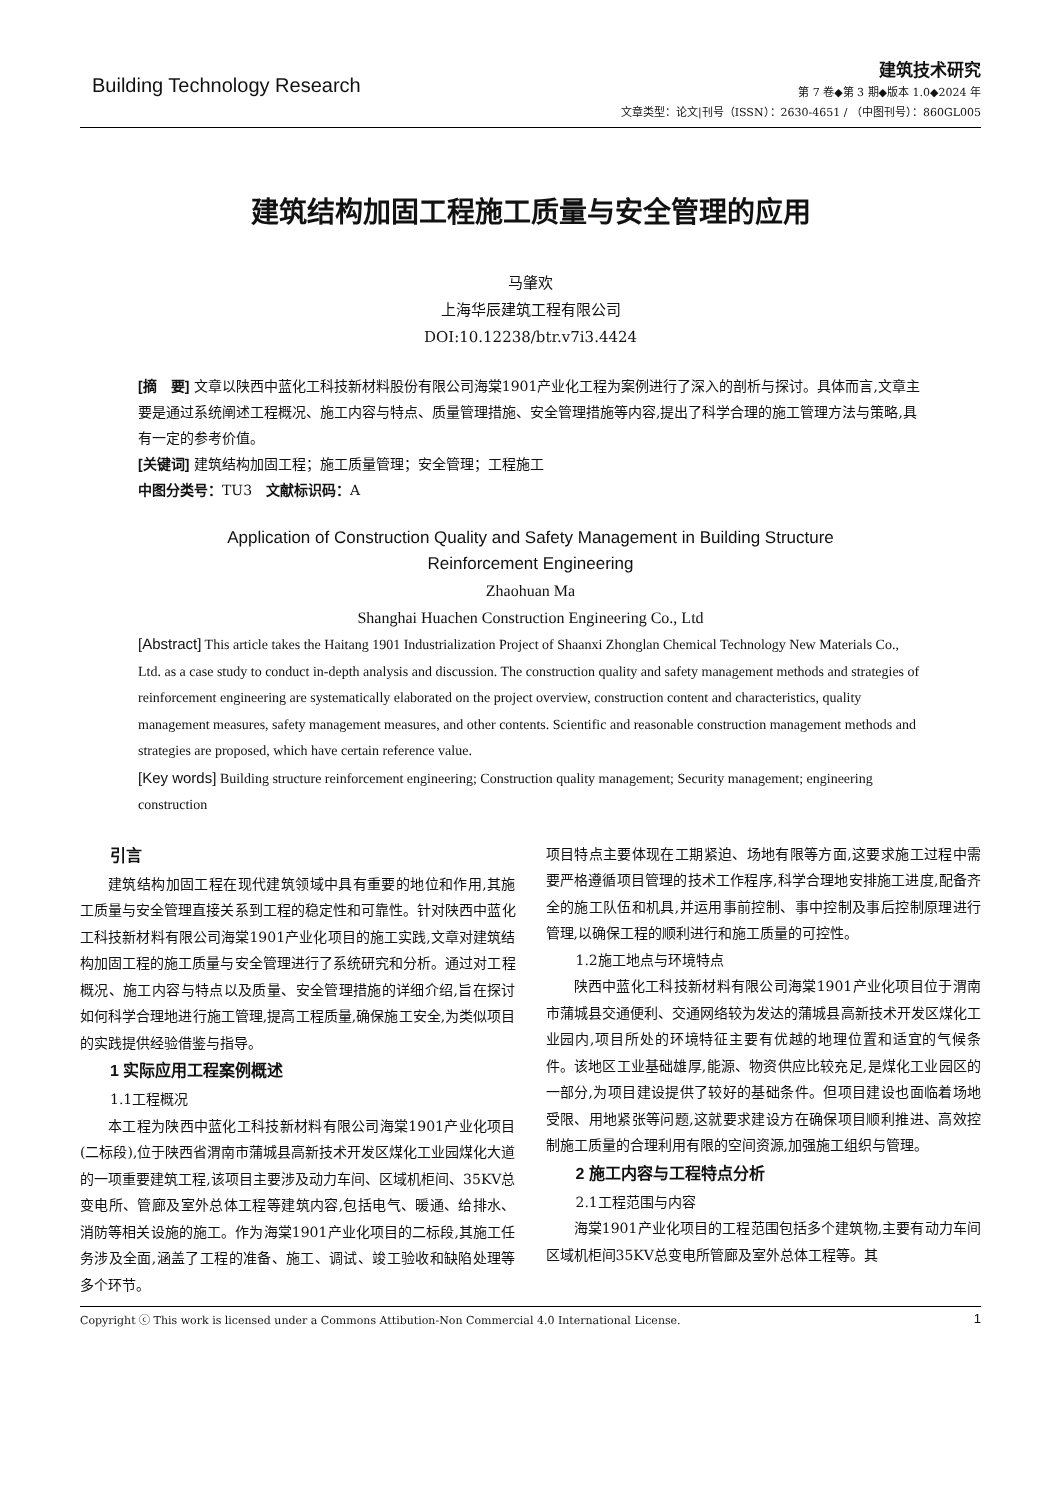Building Technology Research
建筑技术研究
第 7 卷◆第 3 期◆版本 1.0◆2024 年
文章类型：论文|刊号（ISSN）：2630-4651 / （中图刊号）：860GL005
建筑结构加固工程施工质量与安全管理的应用
马肇欢
上海华辰建筑工程有限公司
DOI:10.12238/btr.v7i3.4424
[摘　要] 文章以陕西中蓝化工科技新材料股份有限公司海棠1901产业化工程为案例进行了深入的剖析与探讨。具体而言,文章主要是通过系统阐述工程概况、施工内容与特点、质量管理措施、安全管理措施等内容,提出了科学合理的施工管理方法与策略,具有一定的参考价值。
[关键词] 建筑结构加固工程；施工质量管理；安全管理；工程施工
中图分类号：TU3　文献标识码：A
Application of Construction Quality and Safety Management in Building Structure
Reinforcement Engineering
Zhaohuan Ma
Shanghai Huachen Construction Engineering Co., Ltd
[Abstract] This article takes the Haitang 1901 Industrialization Project of Shaanxi Zhonglan Chemical Technology New Materials Co., Ltd. as a case study to conduct in-depth analysis and discussion. The construction quality and safety management methods and strategies of reinforcement engineering are systematically elaborated on the project overview, construction content and characteristics, quality management measures, safety management measures, and other contents. Scientific and reasonable construction management methods and strategies are proposed, which have certain reference value.
[Key words] Building structure reinforcement engineering; Construction quality management; Security management; engineering construction
引言
建筑结构加固工程在现代建筑领域中具有重要的地位和作用,其施工质量与安全管理直接关系到工程的稳定性和可靠性。针对陕西中蓝化工科技新材料有限公司海棠1901产业化项目的施工实践,文章对建筑结构加固工程的施工质量与安全管理进行了系统研究和分析。通过对工程概况、施工内容与特点以及质量、安全管理措施的详细介绍,旨在探讨如何科学合理地进行施工管理,提高工程质量,确保施工安全,为类似项目的实践提供经验借鉴与指导。
1 实际应用工程案例概述
1.1工程概况
本工程为陕西中蓝化工科技新材料有限公司海棠1901产业化项目(二标段),位于陕西省渭南市蒲城县高新技术开发区煤化工业园煤化大道的一项重要建筑工程,该项目主要涉及动力车间、区域机柜间、35KV总变电所、管廊及室外总体工程等建筑内容,包括电气、暖通、给排水、消防等相关设施的施工。作为海棠1901产业化项目的二标段,其施工任务涉及全面,涵盖了工程的准备、施工、调试、竣工验收和缺陷处理等多个环节。
项目特点主要体现在工期紧迫、场地有限等方面,这要求施工过程中需要严格遵循项目管理的技术工作程序,科学合理地安排施工进度,配备齐全的施工队伍和机具,并运用事前控制、事中控制及事后控制原理进行管理,以确保工程的顺利进行和施工质量的可控性。
1.2施工地点与环境特点
陕西中蓝化工科技新材料有限公司海棠1901产业化项目位于渭南市蒲城县交通便利、交通网络较为发达的蒲城县高新技术开发区煤化工业园内,项目所处的环境特征主要有优越的地理位置和适宜的气候条件。该地区工业基础雄厚,能源、物资供应比较充足,是煤化工业园区的一部分,为项目建设提供了较好的基础条件。但项目建设也面临着场地受限、用地紧张等问题,这就要求建设方在确保项目顺利推进、高效控制施工质量的合理利用有限的空间资源,加强施工组织与管理。
2 施工内容与工程特点分析
2.1工程范围与内容
海棠1901产业化项目的工程范围包括多个建筑物,主要有动力车间区域机柜间35KV总变电所管廊及室外总体工程等。其
Copyright ⓒ This work is licensed under a Commons Attibution-Non Commercial 4.0 International License. 1